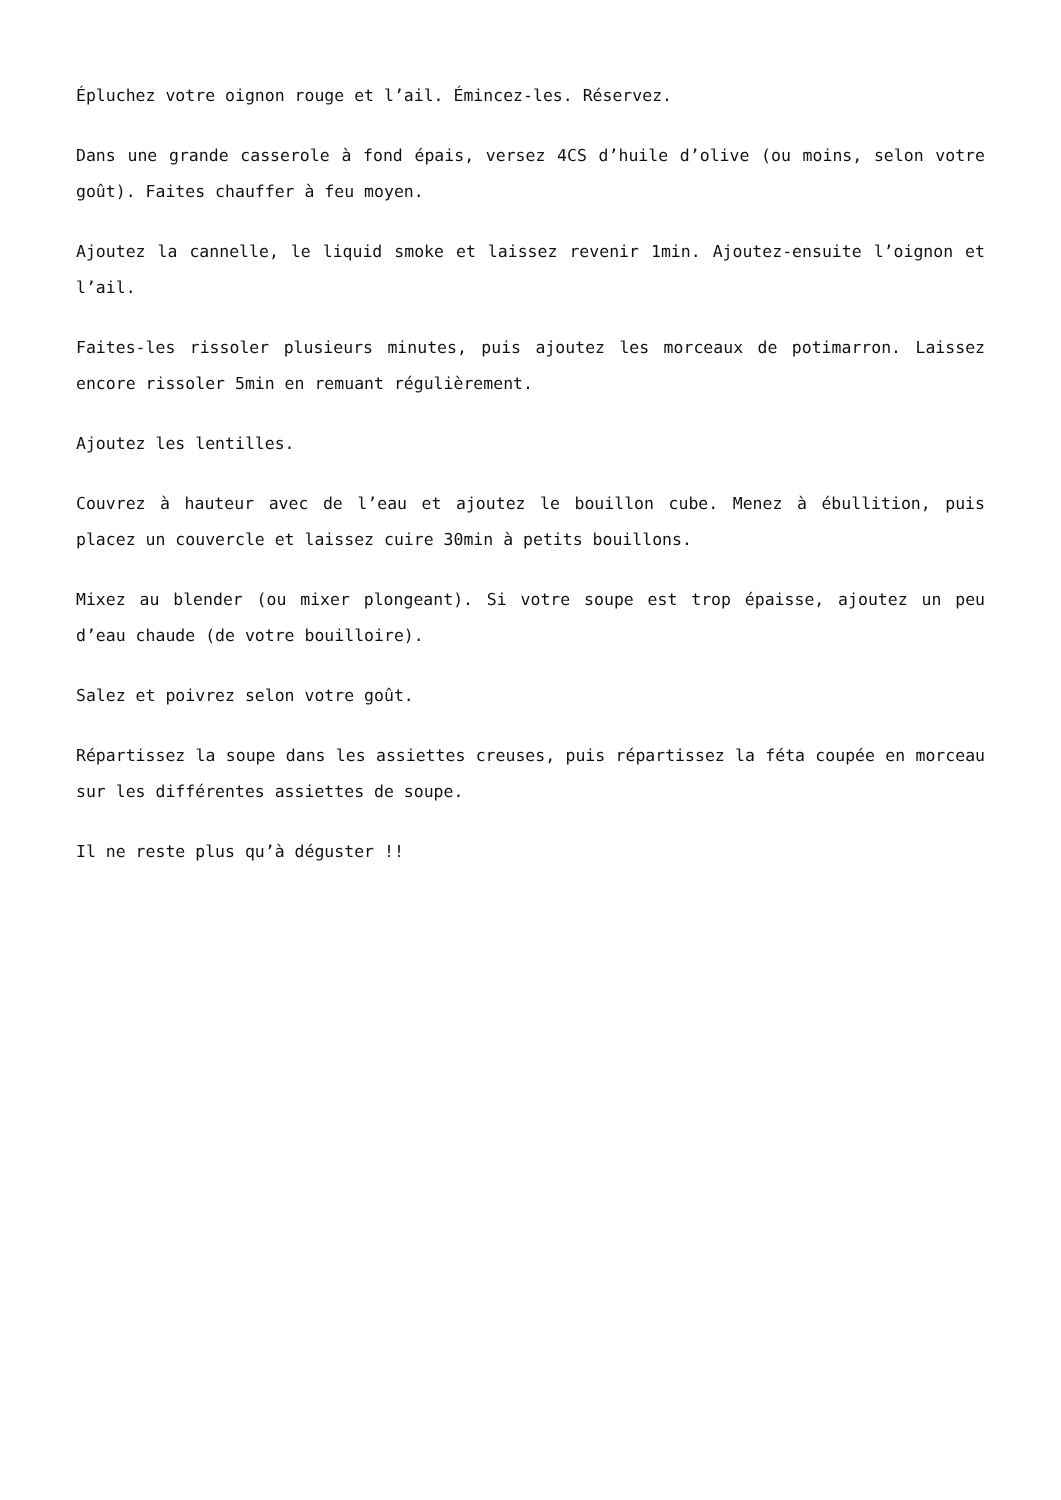Épluchez votre oignon rouge et l’ail. Émincez-les. Réservez.
Dans une grande casserole à fond épais, versez 4CS d’huile d’olive (ou moins, selon votre goût). Faites chauffer à feu moyen.
Ajoutez la cannelle, le liquid smoke et laissez revenir 1min. Ajoutez-ensuite l’oignon et l’ail.
Faites-les rissoler plusieurs minutes, puis ajoutez les morceaux de potimarron. Laissez encore rissoler 5min en remuant régulièrement.
Ajoutez les lentilles.
Couvrez à hauteur avec de l’eau et ajoutez le bouillon cube. Menez à ébullition, puis placez un couvercle et laissez cuire 30min à petits bouillons.
Mixez au blender (ou mixer plongeant). Si votre soupe est trop épaisse, ajoutez un peu d’eau chaude (de votre bouilloire).
Salez et poivrez selon votre goût.
Répartissez la soupe dans les assiettes creuses, puis répartissez la féta coupée en morceau sur les différentes assiettes de soupe.
Il ne reste plus qu’à déguster !!